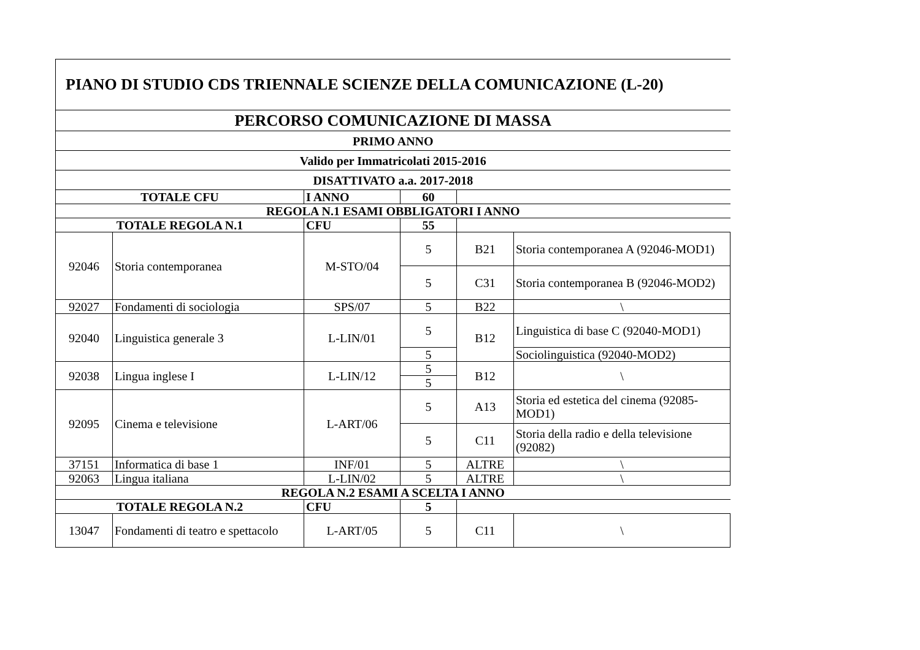| PIANO DI STUDIO CDS TRIENNALE SCIENZE DELLA COMUNICAZIONE (L-20) | | | | | |
| PERCORSO COMUNICAZIONE DI MASSA | | | | | |
| PRIMO ANNO | | | | | |
| Valido per Immatricolati 2015-2016 | | | | | |
| DISATTIVATO a.a. 2017-2018 | | | | | |
| TOTALE CFU | | I ANNO | 60 | | |
| REGOLA N.1 ESAMI OBBLIGATORI I ANNO | | | | | |
| TOTALE REGOLA N.1 | | CFU | 55 | | |
| 92046 | Storia contemporanea | M-STO/04 | 5 | B21 | Storia contemporanea A (92046-MOD1) |
| | | | 5 | C31 | Storia contemporanea B (92046-MOD2) |
| 92027 | Fondamenti di sociologia | SPS/07 | 5 | B22 | \ |
| 92040 | Linguistica generale 3 | L-LIN/01 | 5 | B12 | Linguistica di base C (92040-MOD1) |
| | | | 5 | | Sociolinguistica (92040-MOD2) |
| 92038 | Lingua inglese I | L-LIN/12 | 5 | B12 | \ |
| | | | 5 | | |
| 92095 | Cinema e televisione | L-ART/06 | 5 | A13 | Storia ed estetica del cinema (92085-MOD1) |
| | | | 5 | C11 | Storia della radio e della televisione (92082) |
| 37151 | Informatica di base 1 | INF/01 | 5 | ALTRE | \ |
| 92063 | Lingua italiana | L-LIN/02 | 5 | ALTRE | \ |
| REGOLA N.2 ESAMI A SCELTA I ANNO | | | | | |
| TOTALE REGOLA N.2 | | CFU | 5 | | |
| 13047 | Fondamenti di teatro e spettacolo | L-ART/05 | 5 | C11 | \ |